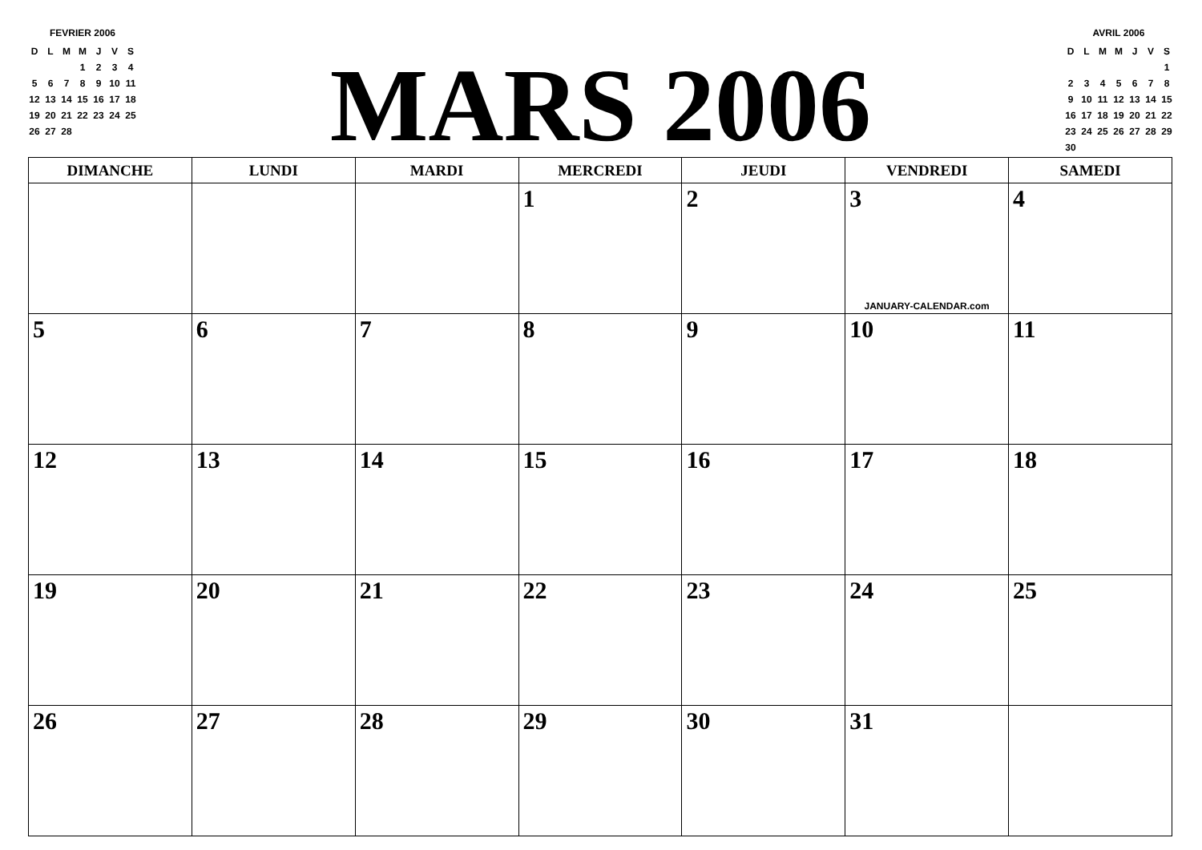FEVRIER 2006
| D | L | M | M | J | V | S |
| | | | 1 | 2 | 3 | 4 |
| 5 | 6 | 7 | 8 | 9 | 10 | 11 |
| 12 | 13 | 14 | 15 | 16 | 17 | 18 |
| 19 | 20 | 21 | 22 | 23 | 24 | 25 |
| 26 | 27 | 28 | | | | |
MARS 2006
AVRIL 2006
| D | L | M | M | J | V | S |
| | | | | | | 1 |
| 2 | 3 | 4 | 5 | 6 | 7 | 8 |
| 9 | 10 | 11 | 12 | 13 | 14 | 15 |
| 16 | 17 | 18 | 19 | 20 | 21 | 22 |
| 23 | 24 | 25 | 26 | 27 | 28 | 29 |
| 30 | | | | | | |
| DIMANCHE | LUNDI | MARDI | MERCREDI | JEUDI | VENDREDI | SAMEDI |
| --- | --- | --- | --- | --- | --- | --- |
| | | | 1 | 2 | 3 JANUARY-CALENDAR.com | 4 |
| 5 | 6 | 7 | 8 | 9 | 10 | 11 |
| 12 | 13 | 14 | 15 | 16 | 17 | 18 |
| 19 | 20 | 21 | 22 | 23 | 24 | 25 |
| 26 | 27 | 28 | 29 | 30 | 31 | |